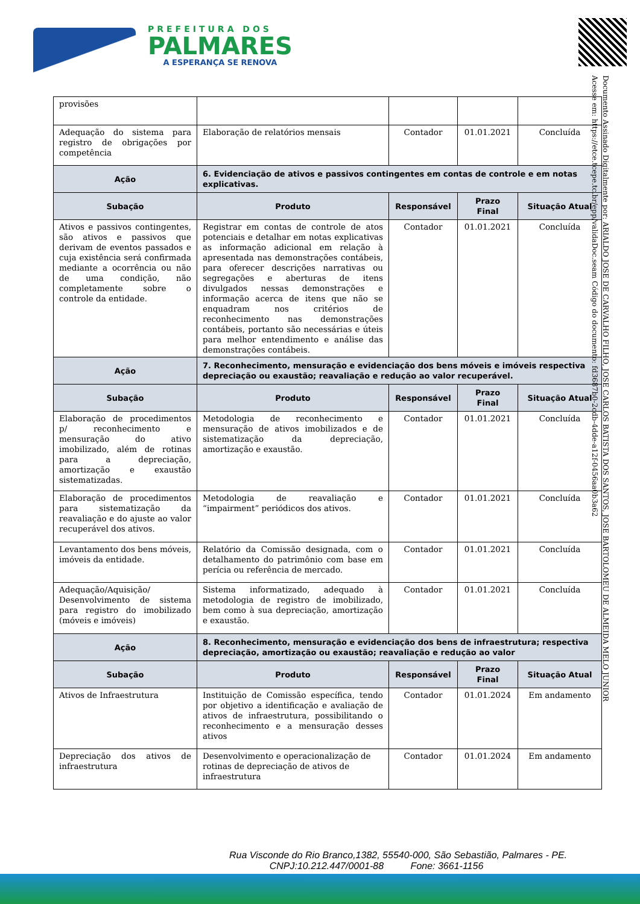PREFEITURA DOS
PALMARES
A ESPERANÇA SE RENOVA
Documento Assinado Digitalmente por: ARIALDO JOSE DE CARVALHO FILHO, JOSE CARLOS BATISTA DOS SANTOS, JOSE BARTOLOMEU DE ALMEIDA MELO JUNIOR
Acesse em: https://etce.tcepe.tc.br/epp/validaDoc.seam Código do documento: fd3687b0-2cdb-4dde-a12f-0456aa0b3a62
| provisões | | | | |
| Adequação do sistema para registro de obrigações por competência | Elaboração de relatórios mensais | Contador | 01.01.2021 | Concluída |
| Ação | 6. Evidenciação de ativos e passivos contingentes em contas de controle e em notas explicativas. | | | |
| Subação | Produto | Responsável | Prazo Final | Situação Atual |
| Ativos e passivos contingentes, são ativos e passivos que derivam de eventos passados e cuja existência será confirmada mediante a ocorrência ou não de uma condição, não completamente sobre o controle da entidade. | Registrar em contas de controle de atos potenciais e detalhar em notas explicativas as informação adicional em relação à apresentada nas demonstrações contábeis, para oferecer descrições narrativas ou segregações e aberturas de itens divulgados nessas demonstrações e informação acerca de itens que não se enquadram nos critérios de reconhecimento nas demonstrações contábeis, portanto são necessárias e úteis para melhor entendimento e análise das demonstrações contábeis. | Contador | 01.01.2021 | Concluída |
| Ação | 7. Reconhecimento, mensuração e evidenciação dos bens móveis e imóveis respectiva depreciação ou exaustão; reavaliação e redução ao valor recuperável. | | | |
| Subação | Produto | Responsável | Prazo Final | Situação Atual |
| Elaboração de procedimentos p/ reconhecimento e mensuração do ativo imobilizado, além de rotinas para a depreciação, amortização e exaustão sistematizadas. | Metodologia de reconhecimento e mensuração de ativos imobilizados e de sistematização da depreciação, amortização e exaustão. | Contador | 01.01.2021 | Concluída |
| Elaboração de procedimentos para sistematização da reavaliação e do ajuste ao valor recuperável dos ativos. | Metodologia de reavaliação e “impairment” periódicos dos ativos. | Contador | 01.01.2021 | Concluída |
| Levantamento dos bens móveis, imóveis da entidade. | Relatório da Comissão designada, com o detalhamento do patrimônio com base em perícia ou referência de mercado. | Contador | 01.01.2021 | Concluída |
| Adequação/Aquisição/ Desenvolvimento de sistema para registro do imobilizado (móveis e imóveis) | Sistema informatizado, adequado à metodologia de registro de imobilizado, bem como à sua depreciação, amortização e exaustão. | Contador | 01.01.2021 | Concluída |
| Ação | 8. Reconhecimento, mensuração e evidenciação dos bens de infraestrutura; respectiva depreciação, amortização ou exaustão; reavaliação e redução ao valor | | | |
| Subação | Produto | Responsável | Prazo Final | Situação Atual |
| Ativos de Infraestrutura | Instituição de Comissão específica, tendo por objetivo a identificação e avaliação de ativos de infraestrutura, possibilitando o reconhecimento e a mensuração desses ativos | Contador | 01.01.2024 | Em andamento |
| Depreciação dos ativos de infraestrutura | Desenvolvimento e operacionalização de rotinas de depreciação de ativos de infraestrutura | Contador | 01.01.2024 | Em andamento |
Rua Visconde do Rio Branco,1382, 55540-000, São Sebastião, Palmares - PE.
CNPJ:10.212.447/0001-88 Fone: 3661-1156